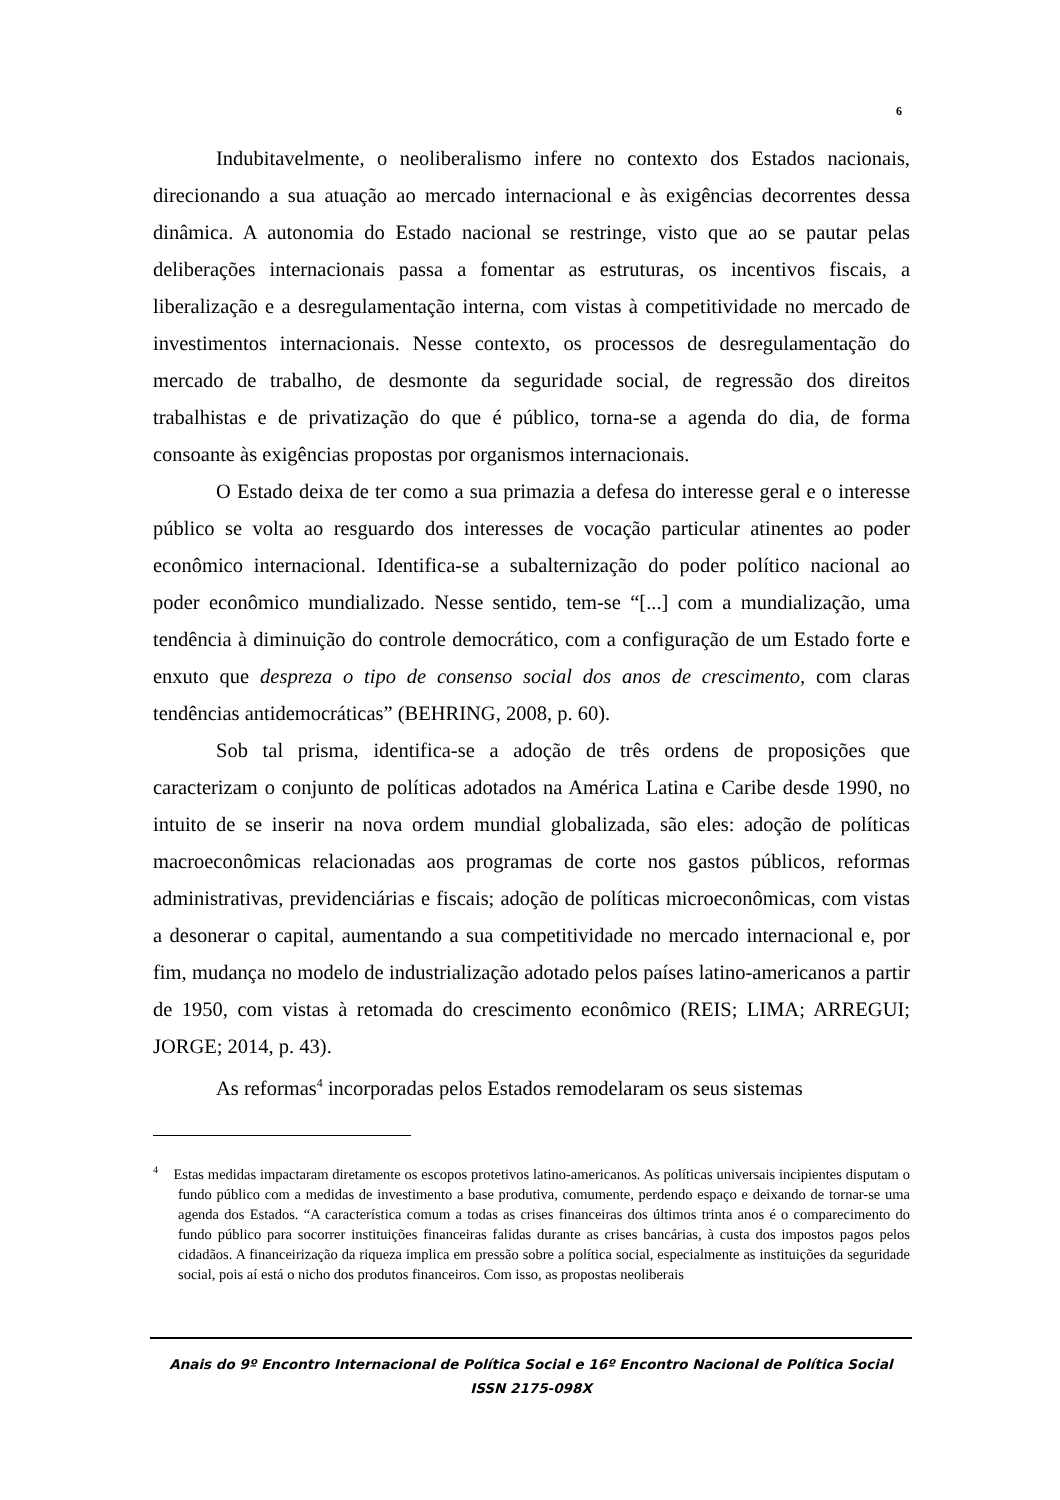6
Indubitavelmente, o neoliberalismo infere no contexto dos Estados nacionais, direcionando a sua atuação ao mercado internacional e às exigências decorrentes dessa dinâmica. A autonomia do Estado nacional se restringe, visto que ao se pautar pelas deliberações internacionais passa a fomentar as estruturas, os incentivos fiscais, a liberalização e a desregulamentação interna, com vistas à competitividade no mercado de investimentos internacionais. Nesse contexto, os processos de desregulamentação do mercado de trabalho, de desmonte da seguridade social, de regressão dos direitos trabalhistas e de privatização do que é público, torna-se a agenda do dia, de forma consoante às exigências propostas por organismos internacionais.
O Estado deixa de ter como a sua primazia a defesa do interesse geral e o interesse público se volta ao resguardo dos interesses de vocação particular atinentes ao poder econômico internacional. Identifica-se a subalternização do poder político nacional ao poder econômico mundializado. Nesse sentido, tem-se “[...] com a mundialização, uma tendência à diminuição do controle democrático, com a configuração de um Estado forte e enxuto que despreza o tipo de consenso social dos anos de crescimento, com claras tendências antidemocráticas” (BEHRING, 2008, p. 60).
Sob tal prisma, identifica-se a adoção de três ordens de proposições que caracterizam o conjunto de políticas adotados na América Latina e Caribe desde 1990, no intuito de se inserir na nova ordem mundial globalizada, são eles: adoção de políticas macroeconômicas relacionadas aos programas de corte nos gastos públicos, reformas administrativas, previdenciárias e fiscais; adoção de políticas microeconômicas, com vistas a desonerar o capital, aumentando a sua competitividade no mercado internacional e, por fim, mudança no modelo de industrialização adotado pelos países latino-americanos a partir de 1950, com vistas à retomada do crescimento econômico (REIS; LIMA; ARREGUI; JORGE; 2014, p. 43).
As reformas<sup>4</sup> incorporadas pelos Estados remodelaram os seus sistemas
<sup>4</sup> Estas medidas impactaram diretamente os escopos protetivos latino-americanos. As políticas universais incipientes disputam o fundo público com a medidas de investimento a base produtiva, comumente, perdendo espaço e deixando de tornar-se uma agenda dos Estados. “A característica comum a todas as crises financeiras dos últimos trinta anos é o comparecimento do fundo público para socorrer instituições financeiras falidas durante as crises bancárias, à custa dos impostos pagos pelos cidadãos. A financeirização da riqueza implica em pressão sobre a política social, especialmente as instituições da seguridade social, pois aí está o nicho dos produtos financeiros. Com isso, as propostas neoliberais
Anais do 9º Encontro Internacional de Política Social e 16º Encontro Nacional de Política Social
ISSN 2175-098X